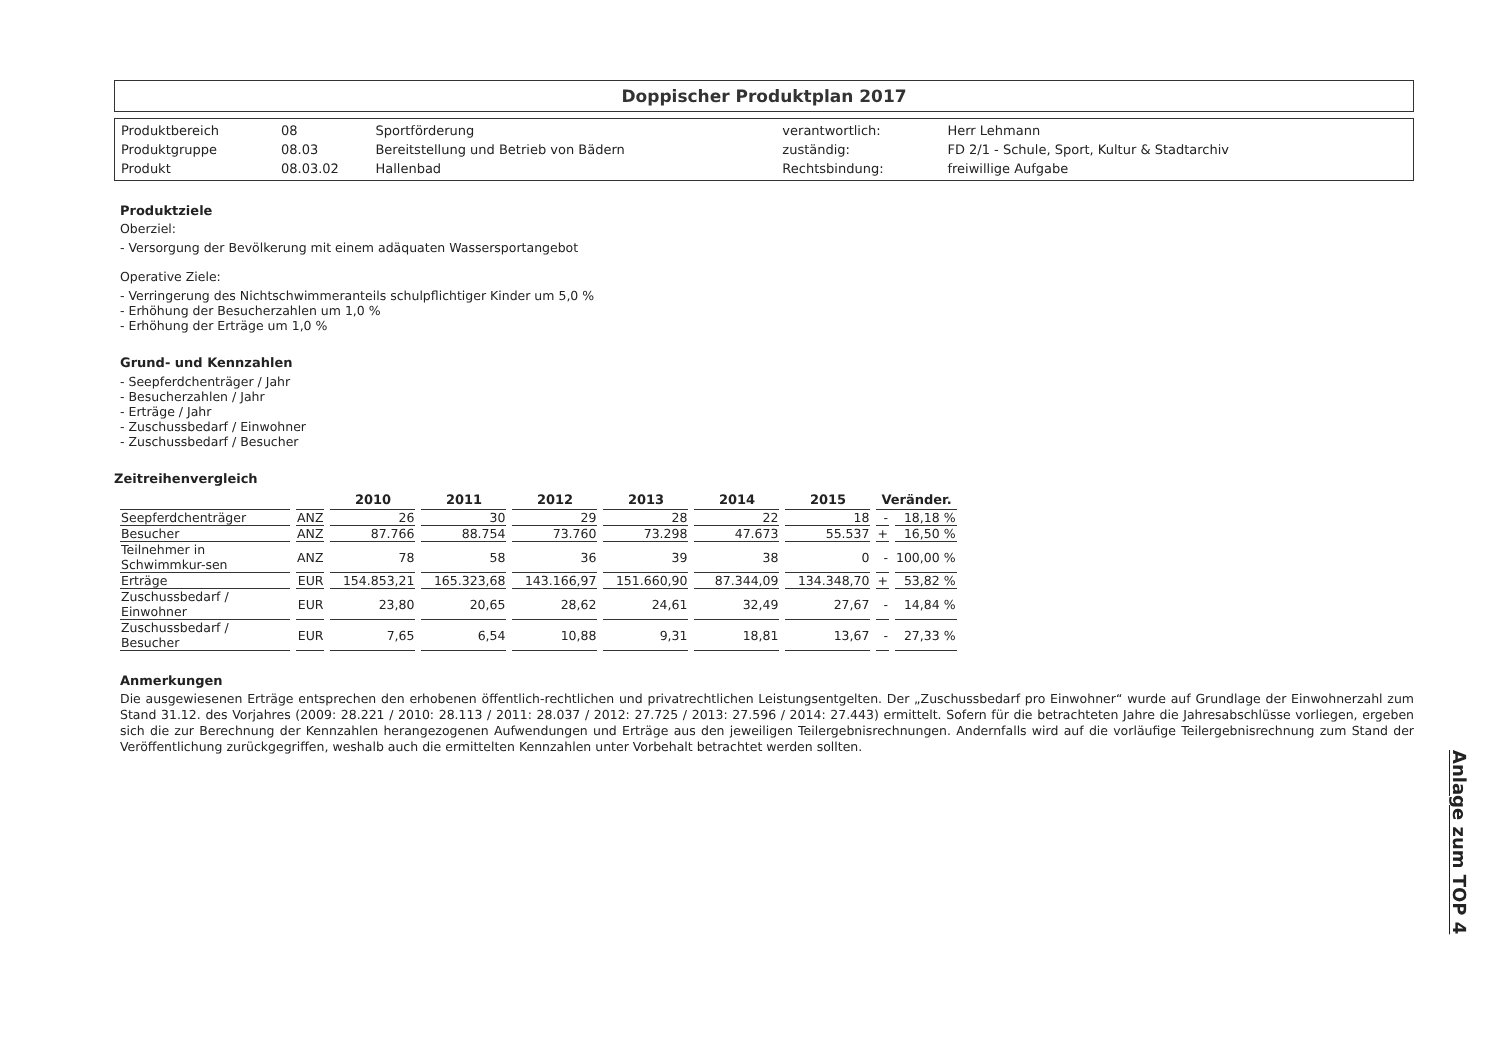Doppischer Produktplan 2017
| Produktbereich | 08 | Sportförderung | verantwortlich: | Herr Lehmann |
| Produktgruppe | 08.03 | Bereitstellung und Betrieb von Bädern | zuständig: | FD 2/1 - Schule, Sport, Kultur & Stadtarchiv |
| Produkt | 08.03.02 | Hallenbad | Rechtsbindung: | freiwillige Aufgabe |
Produktziele
Oberziel:
- Versorgung der Bevölkerung mit einem adäquaten Wassersportangebot
Operative Ziele:
- Verringerung des Nichtschwimmeranteils schulpflichtiger Kinder um 5,0 %
- Erhöhung der Besucherzahlen um 1,0 %
- Erhöhung der Erträge um 1,0 %
Grund- und Kennzahlen
- Seepferdchenträger / Jahr
- Besucherzahlen / Jahr
- Erträge / Jahr
- Zuschussbedarf / Einwohner
- Zuschussbedarf / Besucher
Zeitreihenvergleich
| | | 2010 | 2011 | 2012 | 2013 | 2014 | 2015 | Veränder. | |
| --- | --- | --- | --- | --- | --- | --- | --- | --- | --- |
| Seepferdchenträger | ANZ | 26 | 30 | 29 | 28 | 22 | 18 | - | 18,18 % |
| Besucher | ANZ | 87.766 | 88.754 | 73.760 | 73.298 | 47.673 | 55.537 | + | 16,50 % |
| Teilnehmer in Schwimmkur-sen | ANZ | 78 | 58 | 36 | 39 | 38 | 0 | - | 100,00 % |
| Erträge | EUR | 154.853,21 | 165.323,68 | 143.166,97 | 151.660,90 | 87.344,09 | 134.348,70 | + | 53,82 % |
| Zuschussbedarf / Einwohner | EUR | 23,80 | 20,65 | 28,62 | 24,61 | 32,49 | 27,67 | - | 14,84 % |
| Zuschussbedarf / Besucher | EUR | 7,65 | 6,54 | 10,88 | 9,31 | 18,81 | 13,67 | - | 27,33 % |
Anmerkungen
Die ausgewiesenen Erträge entsprechen den erhobenen öffentlich-rechtlichen und privatrechtlichen Leistungsentgelten. Der „Zuschussbedarf pro Einwohner“ wurde auf Grundlage der Einwohnerzahl zum Stand 31.12. des Vorjahres (2009: 28.221 / 2010: 28.113 / 2011: 28.037 / 2012: 27.725 / 2013: 27.596 / 2014: 27.443) ermittelt. Sofern für die betrachteten Jahre die Jahresabschlüsse vorliegen, ergeben sich die zur Berechnung der Kennzahlen herangezogenen Aufwendungen und Erträge aus den jeweiligen Teilergebnisrechnungen. Andernfalls wird auf die vorläufige Teilergebnisrechnung zum Stand der Veröffentlichung zurückgegriffen, weshalb auch die ermittelten Kennzahlen unter Vorbehalt betrachtet werden sollten.
Anlage zum TOP 4